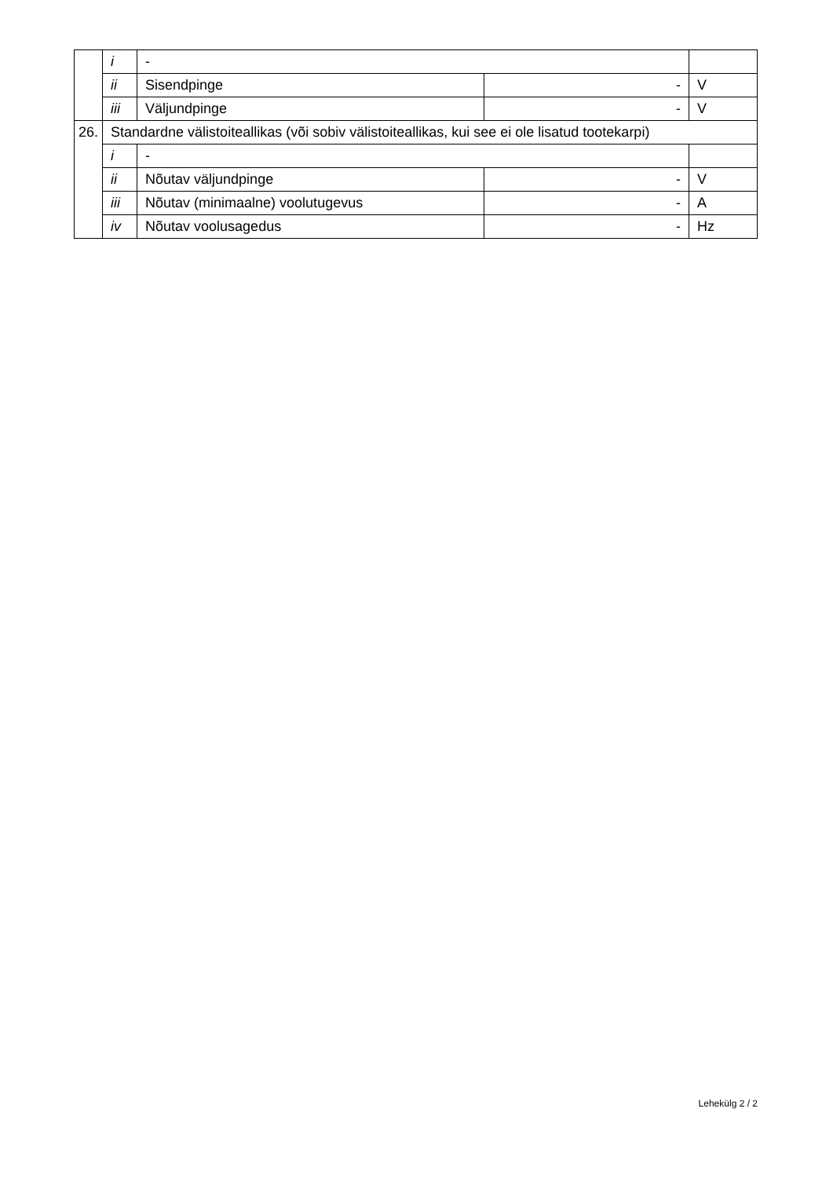| | i | - | | |
| | ii | Sisendpinge | - | V |
| | iii | Väljundpinge | - | V |
| 26. | Standardne välistoiteallikas (või sobiv välistoiteallikas, kui see ei ole lisatud tootekarpi) | | | |
| | i | - | | |
| | ii | Nõutav väljundpinge | - | V |
| | iii | Nõutav (minimaalne) voolutugevus | - | A |
| | iv | Nõutav voolusagedus | - | Hz |
Lehekülg 2 / 2